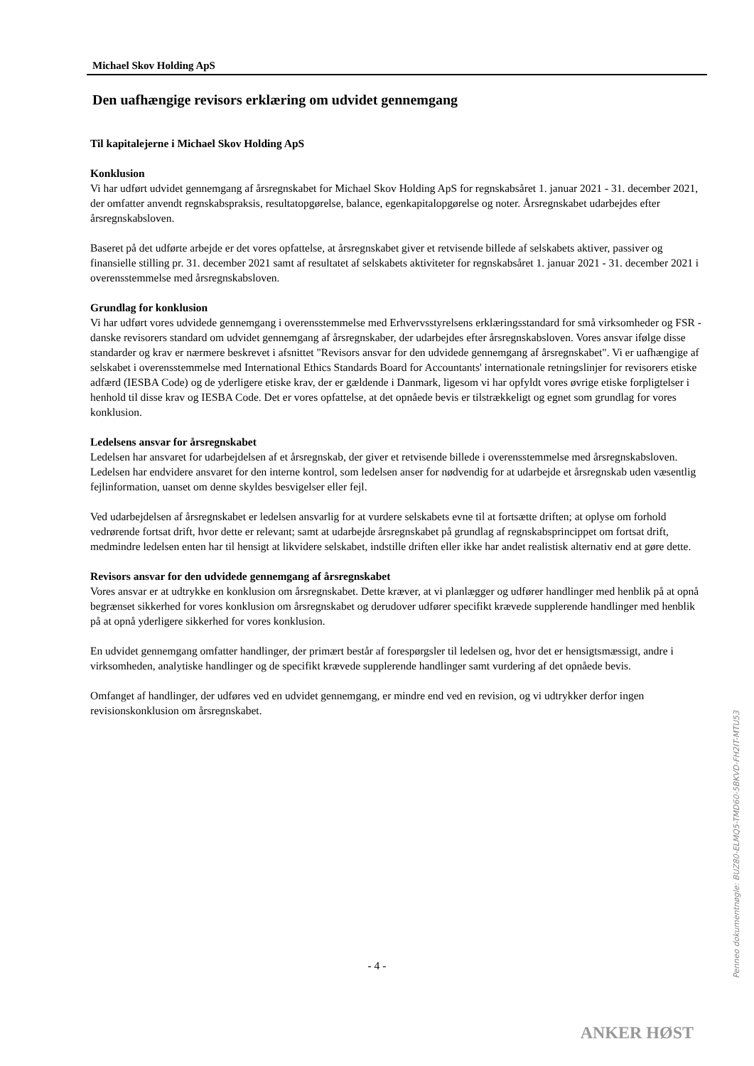Michael Skov Holding ApS
Den uafhængige revisors erklæring om udvidet gennemgang
Til kapitalejerne i Michael Skov Holding ApS
Konklusion
Vi har udført udvidet gennemgang af årsregnskabet for Michael Skov Holding ApS for regnskabsåret 1. januar 2021 - 31. december 2021, der omfatter anvendt regnskabspraksis, resultatopgørelse, balance, egenkapitalopgørelse og noter. Årsregnskabet udarbejdes efter årsregnskabsloven.
Baseret på det udførte arbejde er det vores opfattelse, at årsregnskabet giver et retvisende billede af selskabets aktiver, passiver og finansielle stilling pr. 31. december 2021 samt af resultatet af selskabets aktiviteter for regnskabsåret 1. januar 2021 - 31. december 2021 i overensstemmelse med årsregnskabsloven.
Grundlag for konklusion
Vi har udført vores udvidede gennemgang i overensstemmelse med Erhvervsstyrelsens erklæringsstandard for små virksomheder og FSR - danske revisorers standard om udvidet gennemgang af årsregnskaber, der udarbejdes efter årsregnskabsloven. Vores ansvar ifølge disse standarder og krav er nærmere beskrevet i afsnittet "Revisors ansvar for den udvidede gennemgang af årsregnskabet". Vi er uafhængige af selskabet i overensstemmelse med International Ethics Standards Board for Accountants' internationale retningslinjer for revisorers etiske adfærd (IESBA Code) og de yderligere etiske krav, der er gældende i Danmark, ligesom vi har opfyldt vores øvrige etiske forpligtelser i henhold til disse krav og IESBA Code. Det er vores opfattelse, at det opnåede bevis er tilstrækkeligt og egnet som grundlag for vores konklusion.
Ledelsens ansvar for årsregnskabet
Ledelsen har ansvaret for udarbejdelsen af et årsregnskab, der giver et retvisende billede i overensstemmelse med årsregnskabsloven. Ledelsen har endvidere ansvaret for den interne kontrol, som ledelsen anser for nødvendig for at udarbejde et årsregnskab uden væsentlig fejlinformation, uanset om denne skyldes besvigelser eller fejl.
Ved udarbejdelsen af årsregnskabet er ledelsen ansvarlig for at vurdere selskabets evne til at fortsætte driften; at oplyse om forhold vedrørende fortsat drift, hvor dette er relevant; samt at udarbejde årsregnskabet på grundlag af regnskabsprincippet om fortsat drift, medmindre ledelsen enten har til hensigt at likvidere selskabet, indstille driften eller ikke har andet realistisk alternativ end at gøre dette.
Revisors ansvar for den udvidede gennemgang af årsregnskabet
Vores ansvar er at udtrykke en konklusion om årsregnskabet. Dette kræver, at vi planlægger og udfører handlinger med henblik på at opnå begrænset sikkerhed for vores konklusion om årsregnskabet og derudover udfører specifikt krævede supplerende handlinger med henblik på at opnå yderligere sikkerhed for vores konklusion.
En udvidet gennemgang omfatter handlinger, der primært består af forespørgsler til ledelsen og, hvor det er hensigtsmæssigt, andre i virksomheden, analytiske handlinger og de specifikt krævede supplerende handlinger samt vurdering af det opnåede bevis.
Omfanget af handlinger, der udføres ved en udvidet gennemgang, er mindre end ved en revision, og vi udtrykker derfor ingen revisionskonklusion om årsregnskabet.
Penneo dokumentnøgle: BUZ80-ELMQ5-TMD60-5BKVD-FH2IT-MTU53
- 4 -
ANKER HØST